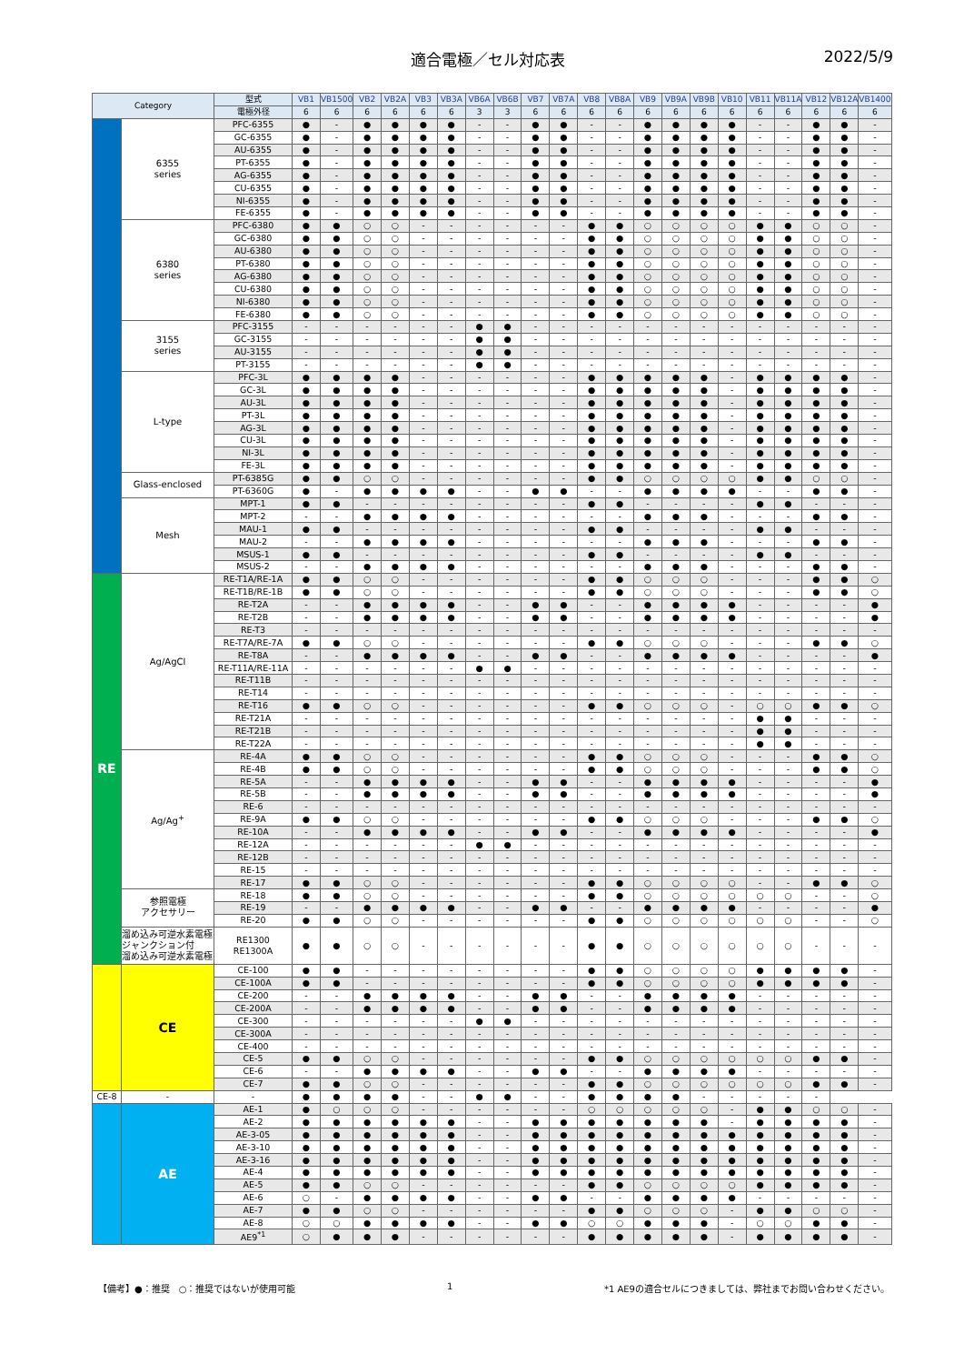適合電極／セル対応表 2022/5/9
| Category | | 型式 | VB1 | VB1500 | VB2 | VB2A | VB3 | VB3A | VB6A | VB6B | VB7 | VB7A | VB8 | VB8A | VB9 | VB9A | VB9B | VB10 | VB11 | VB11A | VB12 | VB12A | VB1400 |
| --- | --- | --- | --- | --- | --- | --- | --- | --- | --- | --- | --- | --- | --- | --- | --- | --- | --- | --- | --- | --- | --- | --- | --- |
| | | 電極外径 | 6 | 6 | 6 | 6 | 6 | 6 | 3 | 3 | 6 | 6 | 6 | 6 | 6 | 6 | 6 | 6 | 6 | 6 | 6 | 6 | 6 |
| | 6355 series | PFC-6355 | ● | - | ● | ● | ● | ● | - | - | ● | ● | - | - | ● | ● | ● | ● | - | - | ● | ● | - |
| | | GC-6355 | ● | - | ● | ● | ● | ● | - | - | ● | ● | - | - | ● | ● | ● | ● | - | - | ● | ● | - |
| | | AU-6355 | ● | - | ● | ● | ● | ● | - | - | ● | ● | - | - | ● | ● | ● | ● | - | - | ● | ● | - |
| | | PT-6355 | ● | - | ● | ● | ● | ● | - | - | ● | ● | - | - | ● | ● | ● | ● | - | - | ● | ● | - |
| | | AG-6355 | ● | - | ● | ● | ● | ● | - | - | ● | ● | - | - | ● | ● | ● | ● | - | - | ● | ● | - |
| | | CU-6355 | ● | - | ● | ● | ● | ● | - | - | ● | ● | - | - | ● | ● | ● | ● | - | - | ● | ● | - |
| | | NI-6355 | ● | - | ● | ● | ● | ● | - | - | ● | ● | - | - | ● | ● | ● | ● | - | - | ● | ● | - |
| | | FE-6355 | ● | - | ● | ● | ● | ● | - | - | ● | ● | - | - | ● | ● | ● | ● | - | - | ● | ● | - |
| | 6380 series | PFC-6380 | ● | ● | ○ | ○ | - | - | - | - | - | - | ● | ● | ○ | ○ | ○ | ○ | ● | ● | ○ | ○ | - |
| | | GC-6380 | ● | ● | ○ | ○ | - | - | - | - | - | - | ● | ● | ○ | ○ | ○ | ○ | ● | ● | ○ | ○ | - |
| | | AU-6380 | ● | ● | ○ | ○ | - | - | - | - | - | - | ● | ● | ○ | ○ | ○ | ○ | ● | ● | ○ | ○ | - |
| | | PT-6380 | ● | ● | ○ | ○ | - | - | - | - | - | - | ● | ● | ○ | ○ | ○ | ○ | ● | ● | ○ | ○ | - |
| | | AG-6380 | ● | ● | ○ | ○ | - | - | - | - | - | - | ● | ● | ○ | ○ | ○ | ○ | ● | ● | ○ | ○ | - |
| | | CU-6380 | ● | ● | ○ | ○ | - | - | - | - | - | - | ● | ● | ○ | ○ | ○ | ○ | ● | ● | ○ | ○ | - |
| | | NI-6380 | ● | ● | ○ | ○ | - | - | - | - | - | - | ● | ● | ○ | ○ | ○ | ○ | ● | ● | ○ | ○ | - |
| | | FE-6380 | ● | ● | ○ | ○ | - | - | - | - | - | - | ● | ● | ○ | ○ | ○ | ○ | ● | ● | ○ | ○ | - |
| | 3155 series | PFC-3155 | - | - | - | - | - | - | ● | ● | - | - | - | - | - | - | - | - | - | - | - | - | - |
| | | GC-3155 | - | - | - | - | - | - | ● | ● | - | - | - | - | - | - | - | - | - | - | - | - | - |
| | | AU-3155 | - | - | - | - | - | - | ● | ● | - | - | - | - | - | - | - | - | - | - | - | - | - |
| | | PT-3155 | - | - | - | - | - | - | ● | ● | - | - | - | - | - | - | - | - | - | - | - | - | - |
| | L-type | PFC-3L | ● | ● | ● | ● | - | - | - | - | - | - | ● | ● | ● | ● | ● | - | ● | ● | ● | ● | - |
| | | GC-3L | ● | ● | ● | ● | - | - | - | - | - | - | ● | ● | ● | ● | ● | - | ● | ● | ● | ● | - |
| | | AU-3L | ● | ● | ● | ● | - | - | - | - | - | - | ● | ● | ● | ● | ● | - | ● | ● | ● | ● | - |
| | | PT-3L | ● | ● | ● | ● | - | - | - | - | - | - | ● | ● | ● | ● | ● | - | ● | ● | ● | ● | - |
| | | AG-3L | ● | ● | ● | ● | - | - | - | - | - | - | ● | ● | ● | ● | ● | - | ● | ● | ● | ● | - |
| | | CU-3L | ● | ● | ● | ● | - | - | - | - | - | - | ● | ● | ● | ● | ● | - | ● | ● | ● | ● | - |
| | | NI-3L | ● | ● | ● | ● | - | - | - | - | - | - | ● | ● | ● | ● | ● | - | ● | ● | ● | ● | - |
| | | FE-3L | ● | ● | ● | ● | - | - | - | - | - | - | ● | ● | ● | ● | ● | - | ● | ● | ● | ● | - |
| | Glass-enclosed | PT-6385G | ● | ● | ○ | ○ | - | - | - | - | - | - | ● | ● | ○ | ○ | ○ | ○ | ● | ● | ○ | ○ | - |
| | | PT-6360G | ● | - | ● | ● | ● | ● | - | - | ● | ● | - | - | ● | ● | ● | ● | - | - | ● | ● | - |
| | Mesh | MPT-1 | ● | ● | - | - | - | - | - | - | - | - | ● | ● | - | - | - | - | ● | ● | - | - | - |
| | | MPT-2 | - | - | ● | ● | ● | ● | - | - | - | - | - | - | ● | ● | ● | - | - | - | ● | ● | - |
| | | MAU-1 | ● | ● | - | - | - | - | - | - | - | - | ● | ● | - | - | - | - | ● | ● | - | - | - |
| | | MAU-2 | - | - | ● | ● | ● | ● | - | - | - | - | - | - | ● | ● | ● | - | - | - | ● | ● | - |
| | | MSUS-1 | ● | ● | - | - | - | - | - | - | - | - | ● | ● | - | - | - | - | ● | ● | - | - | - |
| | | MSUS-2 | - | - | ● | ● | ● | ● | - | - | - | - | - | - | ● | ● | ● | - | - | - | ● | ● | - |
| RE | Ag/AgCl | RE-T1A/RE-1A | ● | ● | ○ | ○ | - | - | - | - | - | - | ● | ● | ○ | ○ | ○ | - | - | - | ● | ● | ○ |
| | | RE-T1B/RE-1B | ● | ● | ○ | ○ | - | - | - | - | - | - | ● | ● | ○ | ○ | ○ | - | - | - | ● | ● | ○ |
| | | RE-T2A | - | - | ● | ● | ● | ● | - | - | ● | ● | - | - | ● | ● | ● | ● | - | - | - | - | ● |
| | | RE-T2B | - | - | ● | ● | ● | ● | - | - | ● | ● | - | - | ● | ● | ● | ● | - | - | - | - | ● |
| | | RE-T3 | - | - | - | - | - | - | - | - | - | - | - | - | - | - | - | - | - | - | - | - | - |
| | | RE-T7A/RE-7A | ● | ● | ○ | ○ | - | - | - | - | - | - | ● | ● | ○ | ○ | ○ | - | - | - | ● | ● | ○ |
| | | RE-T8A | - | - | ● | ● | ● | ● | - | - | ● | ● | - | - | ● | ● | ● | ● | - | - | - | - | ● |
| | | RE-T11A/RE-11A | - | - | - | - | - | - | ● | ● | - | - | - | - | - | - | - | - | - | - | - | - | - |
| | | RE-T11B | - | - | - | - | - | - | - | - | - | - | - | - | - | - | - | - | - | - | - | - | - |
| | | RE-T14 | - | - | - | - | - | - | - | - | - | - | - | - | - | - | - | - | - | - | - | - | - |
| | | RE-T16 | ● | ● | ○ | ○ | - | - | - | - | - | - | ● | ● | ○ | ○ | ○ | - | ○ | ○ | ● | ● | ○ |
| | | RE-T21A | - | - | - | - | - | - | - | - | - | - | - | - | - | - | - | - | ● | ● | - | - | - |
| | | RE-T21B | - | - | - | - | - | - | - | - | - | - | - | - | - | - | - | - | ● | ● | - | - | - |
| | | RE-T22A | - | - | - | - | - | - | - | - | - | - | - | - | - | - | - | - | ● | ● | - | - | - |
| | Ag/Ag<sup>+</sup> | RE-4A | ● | ● | ○ | ○ | - | - | - | - | - | - | ● | ● | ○ | ○ | ○ | - | - | - | ● | ● | ○ |
| | | RE-4B | ● | ● | ○ | ○ | - | - | - | - | - | - | ● | ● | ○ | ○ | ○ | - | - | - | ● | ● | ○ |
| | | RE-5A | - | - | ● | ● | ● | ● | - | - | ● | ● | - | - | ● | ● | ● | ● | - | - | - | - | ● |
| | | RE-5B | - | - | ● | ● | ● | ● | - | - | ● | ● | - | - | ● | ● | ● | ● | - | - | - | - | ● |
| | | RE-6 | - | - | - | - | - | - | - | - | - | - | - | - | - | - | - | - | - | - | - | - | - |
| | | RE-9A | ● | ● | ○ | ○ | - | - | - | - | - | - | ● | ● | ○ | ○ | ○ | - | - | - | ● | ● | ○ |
| | | RE-10A | - | - | ● | ● | ● | ● | - | - | ● | ● | - | - | ● | ● | ● | ● | - | - | - | - | ● |
| | | RE-12A | - | - | - | - | - | - | ● | ● | - | - | - | - | - | - | - | - | - | - | - | - | - |
| | | RE-12B | - | - | - | - | - | - | - | - | - | - | - | - | - | - | - | - | - | - | - | - | - |
| | | RE-15 | - | - | - | - | - | - | - | - | - | - | - | - | - | - | - | - | - | - | - | - | - |
| | | RE-17 | ● | ● | ○ | ○ | - | - | - | - | - | - | ● | ● | ○ | ○ | ○ | ○ | - | - | ● | ● | ○ |
| | 参照電極 アクセサリー | RE-18 | ● | ● | ○ | ○ | - | - | - | - | - | - | ● | ● | ○ | ○ | ○ | ○ | ○ | ○ | - | - | ○ |
| | | RE-19 | - | - | ● | ● | ● | ● | - | - | ● | ● | - | - | ● | ● | ● | ● | - | - | - | - | ● |
| | | RE-20 | ● | ● | ○ | ○ | - | - | - | - | - | - | ● | ● | ○ | ○ | ○ | ○ | ○ | ○ | - | - | ○ |
| | 溜め込み可逆水素電極 ジャンクション付 溜め込み可逆水素電極 | RE1300 RE1300A | ● | ● | ○ | ○ | - | - | - | - | - | - | ● | ● | ○ | ○ | ○ | ○ | ○ | ○ | - | - | - |
| | CE | CE-100 | ● | ● | - | - | - | - | - | - | - | - | ● | ● | ○ | ○ | ○ | ○ | ● | ● | ● | ● | - |
| | | CE-100A | ● | ● | - | - | - | - | - | - | - | - | ● | ● | ○ | ○ | ○ | ○ | ● | ● | ● | ● | - |
| | | CE-200 | - | - | ● | ● | ● | ● | - | - | ● | ● | - | - | ● | ● | ● | ● | - | - | - | - | - |
| | | CE-200A | - | - | ● | ● | ● | ● | - | - | ● | ● | - | - | ● | ● | ● | ● | - | - | - | - | - |
| | | CE-300 | - | - | - | - | - | - | ● | ● | - | - | - | - | - | - | - | - | - | - | - | - | - |
| | | CE-300A | - | - | - | - | - | - | - | - | - | - | - | - | - | - | - | - | - | - | - | - | - |
| | | CE-400 | - | - | - | - | - | - | - | - | - | - | - | - | - | - | - | - | - | - | - | - | - |
| | | CE-5 | ● | ● | ○ | ○ | - | - | - | - | - | - | ● | ● | ○ | ○ | ○ | ○ | ○ | ○ | ● | ● | - |
| | | CE-6 | - | - | ● | ● | ● | ● | - | - | ● | ● | - | - | ● | ● | ● | ● | - | - | - | - | - |
| | | CE-7 | ● | ● | ○ | ○ | - | - | - | - | - | - | ● | ● | ○ | ○ | ○ | ○ | ○ | ○ | ● | ● | - |
| CE-8 | - | - | ● | ● | ● | ● | - | - | ● | ● | - | - | ● | ● | ● | ● | - | - | - | - | - | | |
| | AE | AE-1 | ● | ○ | ○ | ○ | - | - | - | - | - | - | ○ | ○ | ○ | ○ | ○ | - | ● | ● | ○ | ○ | - |
| | | AE-2 | ● | ● | ● | ● | ● | ● | - | - | ● | ● | ● | ● | ● | ● | ● | - | ● | ● | ● | ● | - |
| | | AE-3-05 | ● | ● | ● | ● | ● | ● | - | - | ● | ● | ● | ● | ● | ● | ● | ● | ● | ● | ● | ● | - |
| | | AE-3-10 | ● | ● | ● | ● | ● | ● | - | - | ● | ● | ● | ● | ● | ● | ● | ● | ● | ● | ● | ● | - |
| | | AE-3-16 | ● | ● | ● | ● | ● | ● | - | - | ● | ● | ● | ● | ● | ● | ● | ● | ● | ● | ● | ● | - |
| | | AE-4 | ● | ● | ● | ● | ● | ● | - | - | ● | ● | ● | ● | ● | ● | ● | ● | ● | ● | ● | ● | - |
| | | AE-5 | ● | ● | ○ | ○ | - | - | - | - | - | - | ● | ● | ○ | ○ | ○ | ○ | ● | ● | ● | ● | - |
| | | AE-6 | ○ | - | ● | ● | ● | ● | - | - | ● | ● | - | - | ● | ● | ● | ● | - | - | - | - | - |
| | | AE-7 | ● | ● | ○ | ○ | - | - | - | - | - | - | ● | ● | ○ | ○ | ○ | - | ● | ● | ○ | ○ | - |
| | | AE-8 | ○ | ○ | ● | ● | ● | ● | - | - | ● | ● | ○ | ○ | ● | ● | ● | - | ○ | ○ | ● | ● | - |
| | | AE9<sup>*1</sup> | ○ | ● | ● | ● | - | - | - | - | - | - | ● | ● | ● | ● | ● | - | ● | ● | ● | ● | - |
【備考】●：推奨　○：推奨ではないが使用可能 1 *1 AE9の適合セルにつきましては、弊社までお問い合わせください。